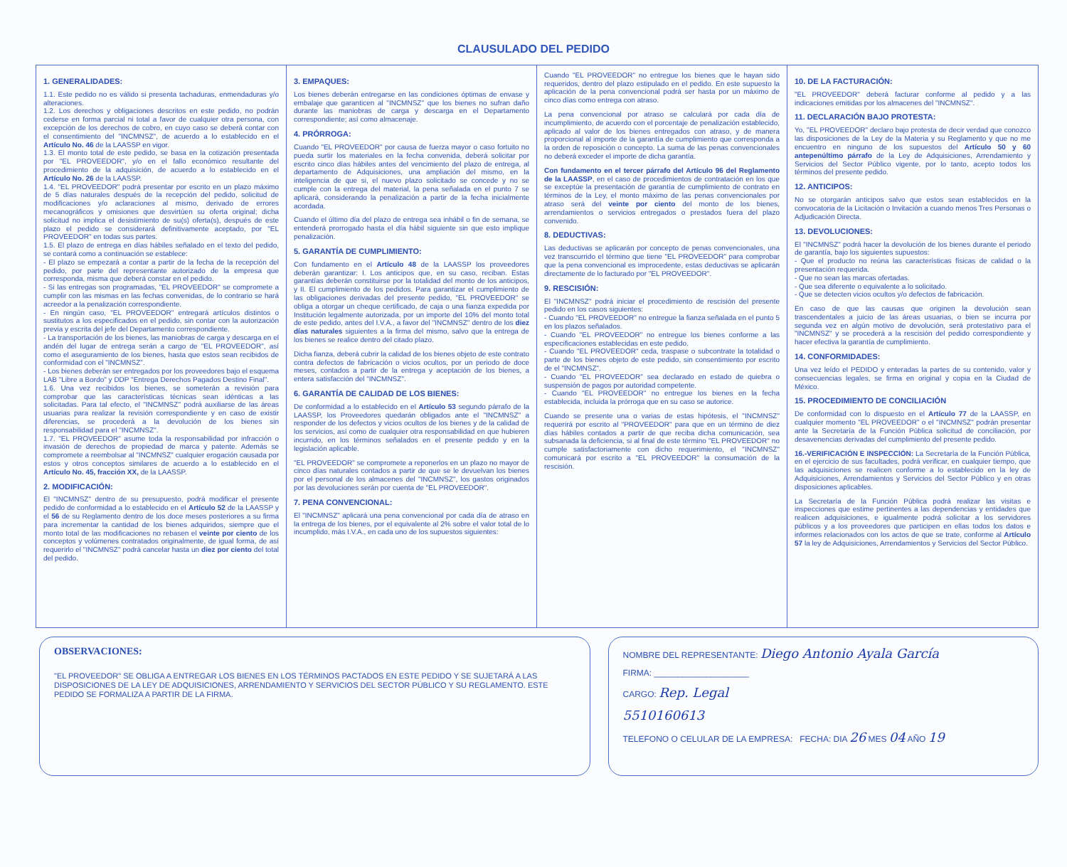CLAUSULADO DEL PEDIDO
1. GENERALIDADES:
1.1. Este pedido no es válido si presenta tachaduras, enmendaduras y/o alteraciones.
1.2. Los derechos y obligaciones descritos en este pedido, no podrán cederse en forma parcial ni total a favor de cualquier otra persona, con excepción de los derechos de cobro, en cuyo caso se deberá contar con el consentimiento del "INCMNSZ", de acuerdo a lo establecido en el Artículo No. 46 de la LAASSP en vigor.
1.3. El monto total de este pedido, se basa en la cotización presentada por "EL PROVEEDOR", y/o en el fallo económico resultante del procedimiento de la adquisición, de acuerdo a lo establecido en el Artículo No. 26 de la LAASSP.
1.4. "EL PROVEEDOR" podrá presentar por escrito en un plazo máximo de 5 días naturales después de la recepción del pedido, solicitud de modificaciones y/o aclaraciones al mismo, derivado de errores mecanográficos y omisiones que desvirtúen su oferta original; dicha solicitud no implica el desistimiento de su(s) oferta(s), después de este plazo el pedido se considerará definitivamente aceptado, por "EL PROVEEDOR" en todas sus partes.
1.5. El plazo de entrega en días hábiles señalado en el texto del pedido, se contará como a continuación se establece:
- El plazo se empezará a contar a partir de la fecha de la recepción del pedido, por parte del representante autorizado de la empresa que corresponda, misma que deberá constar en el pedido.
- Si las entregas son programadas, "EL PROVEEDOR" se compromete a cumplir con las mismas en las fechas convenidas, de lo contrario se hará acreedor a la penalización correspondiente.
- En ningún caso, "EL PROVEEDOR" entregará artículos distintos o sustitutos a los especificados en el pedido, sin contar con la autorización previa y escrita del jefe del Departamento correspondiente.
- La transportación de los bienes, las maniobras de carga y descarga en el andén del lugar de entrega serán a cargo de "EL PROVEEDOR", así como el aseguramiento de los bienes, hasta que estos sean recibidos de conformidad con el "INCMNSZ".
- Los bienes deberán ser entregados por los proveedores bajo el esquema LAB "Libre a Bordo" y DDP "Entrega Derechos Pagados Destino Final".
1.6. Una vez recibidos los bienes, se someterán a revisión para comprobar que las características técnicas sean idénticas a las solicitadas. Para tal efecto, el "INCMNSZ" podrá auxiliarse de las áreas usuarias para realizar la revisión correspondiente y en caso de existir diferencias, se procederá a la devolución de los bienes sin responsabilidad para el "INCMNSZ".
1.7. "EL PROVEEDOR" asume toda la responsabilidad por infracción o invasión de derechos de propiedad de marca y patente. Además se compromete a reembolsar al "INCMNSZ" cualquier erogación causada por estos y otros conceptos similares de acuerdo a lo establecido en el Artículo No. 45, fracción XX, de la LAASSP.
2. MODIFICACIÓN:
El "INCMNSZ" dentro de su presupuesto, podrá modificar el presente pedido de conformidad a lo establecido en el Artículo 52 de la LAASSP y el 56 de su Reglamento dentro de los doce meses posteriores a su firma para incrementar la cantidad de los bienes adquiridos, siempre que el monto total de las modificaciones no rebasen el veinte por ciento de los conceptos y volúmenes contratados originalmente, de igual forma, de así requerirlo el "INCMNSZ" podrá cancelar hasta un diez por ciento del total del pedido.
3. EMPAQUES:
Los bienes deberán entregarse en las condiciones óptimas de envase y embalaje que garanticen al "INCMNSZ" que los bienes no sufran daño durante las maniobras de carga y descarga en el Departamento correspondiente; así como almacenaje.
4. PRÓRROGA:
Cuando "EL PROVEEDOR" por causa de fuerza mayor o caso fortuito no pueda surtir los materiales en la fecha convenida, deberá solicitar por escrito cinco días hábiles antes del vencimiento del plazo de entrega, al departamento de Adquisiciones, una ampliación del mismo, en la inteligencia de que si, el nuevo plazo solicitado se concede y no se cumple con la entrega del material, la pena señalada en el punto 7 se aplicará, considerando la penalización a partir de la fecha inicialmente acordada.
Cuando el último día del plazo de entrega sea inhábil o fin de semana, se entenderá prorrogado hasta el día hábil siguiente sin que esto implique penalización.
5. GARANTÍA DE CUMPLIMIENTO:
Con fundamento en el Artículo 48 de la LAASSP los proveedores deberán garantizar: I. Los anticipos que, en su caso, reciban. Estas garantías deberán constituirse por la totalidad del monto de los anticipos, y II. El cumplimiento de los pedidos. Para garantizar el cumplimiento de las obligaciones derivadas del presente pedido, "EL PROVEEDOR" se obliga a otorgar un cheque certificado, de caja o una fianza expedida por Institución legalmente autorizada, por un importe del 10% del monto total de este pedido, antes del I.V.A., a favor del "INCMNSZ" dentro de los diez días naturales siguientes a la firma del mismo, salvo que la entrega de los bienes se realice dentro del citado plazo.
Dicha fianza, deberá cubrir la calidad de los bienes objeto de este contrato contra defectos de fabricación o vicios ocultos, por un periodo de doce meses, contados a partir de la entrega y aceptación de los bienes, a entera satisfacción del "INCMNSZ".
6. GARANTÍA DE CALIDAD DE LOS BIENES:
De conformidad a lo establecido en el Artículo 53 segundo párrafo de la LAASSP, los Proveedores quedarán obligados ante el "INCMNSZ" a responder de los defectos y vicios ocultos de los bienes y de la calidad de los servicios, así como de cualquier otra responsabilidad en que hubieren incurrido, en los términos señalados en el presente pedido y en la legislación aplicable.
"EL PROVEEDOR" se compromete a reponerlos en un plazo no mayor de cinco días naturales contados a partir de que se le devuelvan los bienes por el personal de los almacenes del "INCMNSZ", los gastos originados por las devoluciones serán por cuenta de "EL PROVEEDOR".
7. PENA CONVENCIONAL:
El "INCMNSZ" aplicará una pena convencional por cada día de atraso en la entrega de los bienes, por el equivalente al 2% sobre el valor total de lo incumplido, más I.V.A., en cada uno de los supuestos siguientes:
Cuando "EL PROVEEDOR" no entregue los bienes que le hayan sido requeridos, dentro del plazo estipulado en el pedido. En este supuesto la aplicación de la pena convencional podrá ser hasta por un máximo de cinco días como entrega con atraso.
La pena convencional por atraso se calculará por cada día de incumplimiento, de acuerdo con el porcentaje de penalización establecido, aplicado al valor de los bienes entregados con atraso, y de manera proporcional al importe de la garantía de cumplimiento que corresponda a la orden de reposición o concepto. La suma de las penas convencionales no deberá exceder el importe de dicha garantía.
Con fundamento en el tercer párrafo del Artículo 96 del Reglamento de la LAASSP, en el caso de procedimientos de contratación en los que se exceptúe la presentación de garantía de cumplimiento de contrato en términos de la Ley, el monto máximo de las penas convencionales por atraso será del veinte por ciento del monto de los bienes, arrendamientos o servicios entregados o prestados fuera del plazo convenido.
8. DEDUCTIVAS:
Las deductivas se aplicarán por concepto de penas convencionales, una vez transcurrido el término que tiene "EL PROVEEDOR" para comprobar que la pena convencional es improcedente, estas deductivas se aplicarán directamente de lo facturado por "EL PROVEEDOR".
9. RESCISIÓN:
El "INCMNSZ" podrá iniciar el procedimiento de rescisión del presente pedido en los casos siguientes:
- Cuando "EL PROVEEDOR" no entregue la fianza señalada en el punto 5 en los plazos señalados.
- Cuando "EL PROVEEDOR" no entregue los bienes conforme a las especificaciones establecidas en este pedido.
- Cuando "EL PROVEEDOR" ceda, traspase o subcontrate la totalidad o parte de los bienes objeto de este pedido, sin consentimiento por escrito de el "INCMNSZ".
- Cuando "EL PROVEEDOR" sea declarado en estado de quiebra o suspensión de pagos por autoridad competente.
- Cuando "EL PROVEEDOR" no entregue los bienes en la fecha establecida, incluida la prórroga que en su caso se autorice.
Cuando se presente una o varias de estas hipótesis, el "INCMNSZ" requerirá por escrito al "PROVEEDOR" para que en un término de diez días hábiles contados a partir de que reciba dicha comunicación, sea subsanada la deficiencia, si al final de este término "EL PROVEEDOR" no cumple satisfactoriamente con dicho requerimiento, el "INCMNSZ" comunicará por escrito a "EL PROVEEDOR" la consumación de la rescisión.
10. DE LA FACTURACIÓN:
"EL PROVEEDOR" deberá facturar conforme al pedido y a las indicaciones emitidas por los almacenes del "INCMNSZ".
11. DECLARACIÓN BAJO PROTESTA:
Yo, "EL PROVEEDOR" declaro bajo protesta de decir verdad que conozco las disposiciones de la Ley de la Materia y su Reglamento y que no me encuentro en ninguno de los supuestos del Artículo 50 y 60 antepenúltimo párrafo de la Ley de Adquisiciones, Arrendamiento y Servicios del Sector Público vigente, por lo tanto, acepto todos los términos del presente pedido.
12. ANTICIPOS:
No se otorgarán anticipos salvo que estos sean establecidos en la convocatoria de la Licitación o Invitación a cuando menos Tres Personas o Adjudicación Directa.
13. DEVOLUCIONES:
El "INCMNSZ" podrá hacer la devolución de los bienes durante el periodo de garantía, bajo los siguientes supuestos:
- Que el producto no reúna las características físicas de calidad o la presentación requerida.
- Que no sean las marcas ofertadas.
- Que sea diferente o equivalente a lo solicitado.
- Que se detecten vicios ocultos y/o defectos de fabricación.
En caso de que las causas que originen la devolución sean trascendentales a juicio de las áreas usuarias, o bien se incurra por segunda vez en algún motivo de devolución, será protestativo para el "INCMNSZ" y se procederá a la rescisión del pedido correspondiente y hacer efectiva la garantía de cumplimiento.
14. CONFORMIDADES:
Una vez leído el PEDIDO y enteradas la partes de su contenido, valor y consecuencias legales, se firma en original y copia en la Ciudad de México.
15. PROCEDIMIENTO DE CONCILIACIÓN
De conformidad con lo dispuesto en el Artículo 77 de la LAASSP, en cualquier momento "EL PROVEEDOR" o el "INCMNSZ" podrán presentar ante la Secretaría de la Función Pública solicitud de conciliación, por desavenencias derivadas del cumplimiento del presente pedido.
16.-VERIFICACIÓN E INSPECCIÓN: La Secretaría de la Función Pública, en el ejercicio de sus facultades, podrá verificar, en cualquier tiempo, que las adquisiciones se realicen conforme a lo establecido en la ley de Adquisiciones, Arrendamientos y Servicios del Sector Público y en otras disposiciones aplicables.
La Secretaría de la Función Pública podrá realizar las visitas e inspecciones que estime pertinentes a las dependencias y entidades que realicen adquisiciones, e igualmente podrá solicitar a los servidores públicos y a los proveedores que participen en ellas todos los datos e informes relacionados con los actos de que se trate, conforme al Artículo 57 la ley de Adquisiciones, Arrendamientos y Servicios del Sector Público.
OBSERVACIONES:
"EL PROVEEDOR" SE OBLIGA A ENTREGAR LOS BIENES EN LOS TÉRMINOS PACTADOS EN ESTE PEDIDO Y SE SUJETARÁ A LAS DISPOSICIONES DE LA LEY DE ADQUISICIONES, ARRENDAMIENTO Y SERVICIOS DEL SECTOR PÚBLICO Y SU REGLAMENTO. ESTE PEDIDO SE FORMALIZA A PARTIR DE LA FIRMA.
NOMBRE DEL REPRESENTANTE: Diego Antonio Ayala García
FIRMA: ____________________
CARGO: Rep. Legal
5510160613
TELEFONO O CELULAR DE LA EMPRESA: FECHA: DIA 26 MES 04 AÑO 19